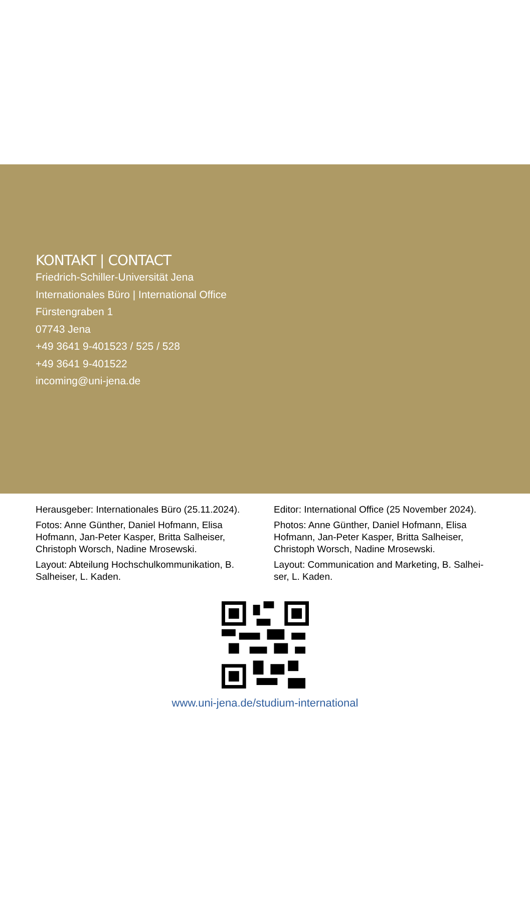KONTAKT | CONTACT
Friedrich-Schiller-Universität Jena
Internationales Büro | International Office
Fürstengraben 1
07743 Jena
+49 3641 9-401523 / 525 / 528
+49 3641 9-401522
incoming@uni-jena.de
Herausgeber: Internationales Büro (25.11.2024).
Fotos: Anne Günther, Daniel Hofmann, Elisa Hofmann, Jan-Peter Kasper, Britta Salheiser, Christoph Worsch, Nadine Mrosewski.
Layout: Abteilung Hochschulkommunikation, B. Salheiser, L. Kaden.
Editor: International Office (25 November 2024).
Photos: Anne Günther, Daniel Hofmann, Elisa Hofmann, Jan-Peter Kasper, Britta Salheiser, Christoph Worsch, Nadine Mrosewski.
Layout: Communication and Marketing, B. Salhei-ser, L. Kaden.
www.uni-jena.de/studium-international